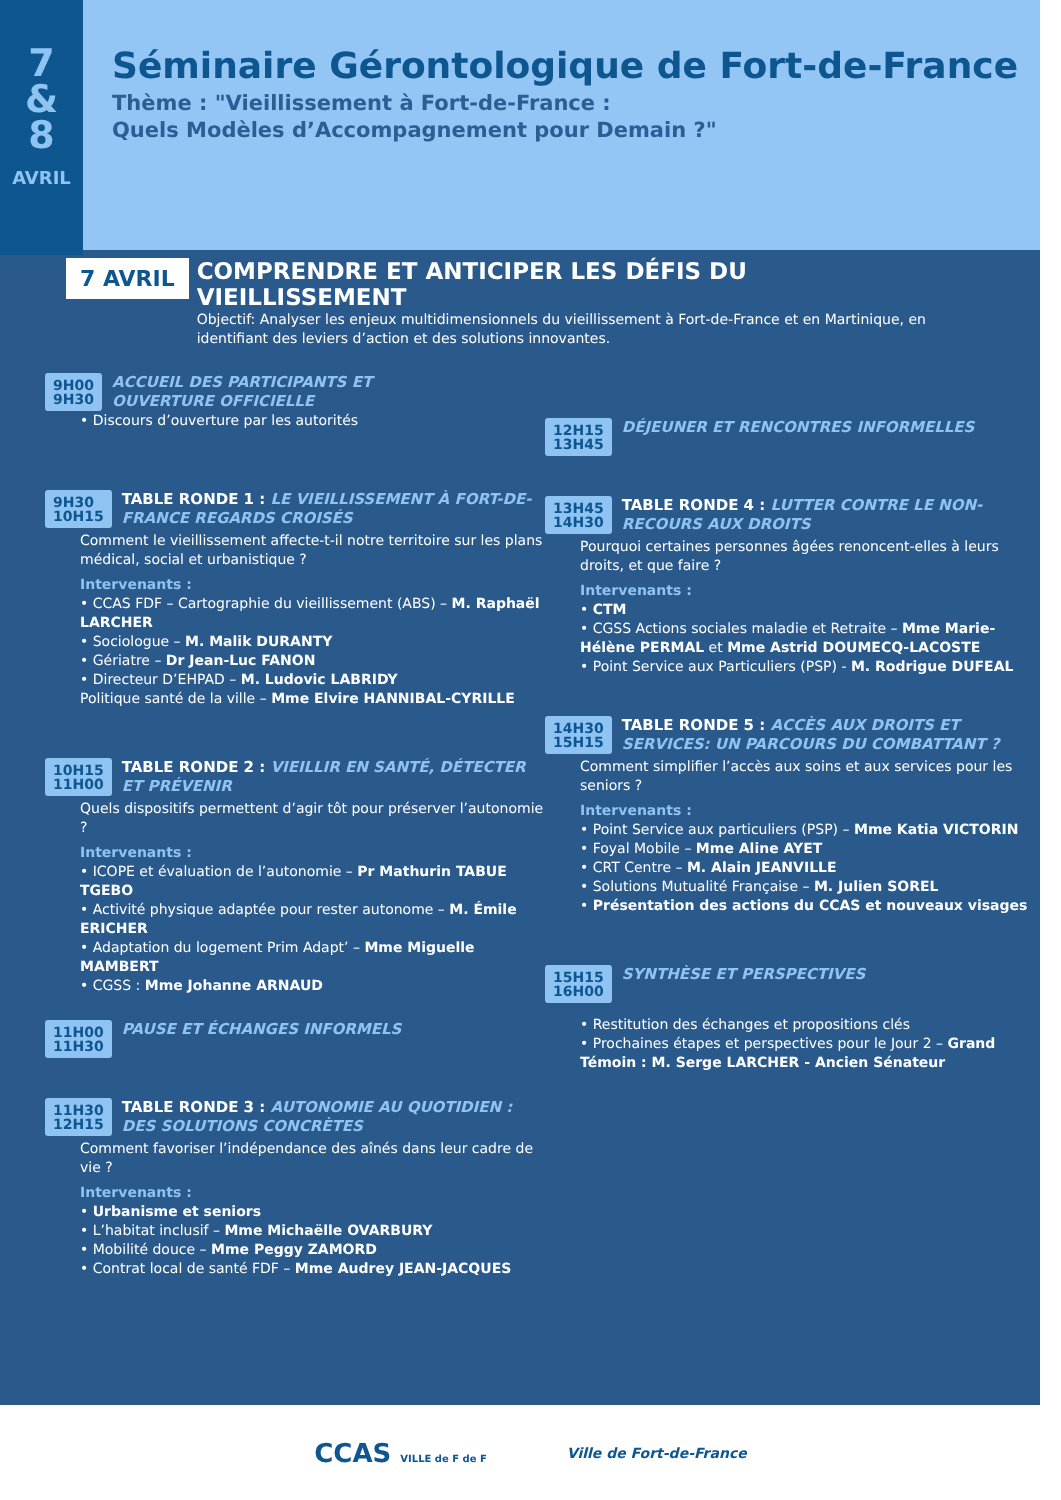7
&
8
AVRIL
Séminaire Gérontologique de Fort-de-France
Thème : "Vieillissement à Fort-de-France :
Quels Modèles d’Accompagnement pour Demain ?"
7 AVRIL
COMPRENDRE ET ANTICIPER LES DÉFIS DU VIEILLISSEMENT
Objectif: Analyser les enjeux multidimensionnels du vieillissement à Fort-de-France et en Martinique, en identifiant des leviers d’action et des solutions innovantes.
9H00
9H30 ACCUEIL DES PARTICIPANTS ET
OUVERTURE OFFICIELLE
• Discours d’ouverture par les autorités
9H30
10H15 TABLE RONDE 1 : LE VIEILLISSEMENT À FORT-DE-FRANCE REGARDS CROISÉS
Comment le vieillissement affecte-t-il notre territoire sur les plans médical, social et urbanistique ?
Intervenants :
• CCAS FDF – Cartographie du vieillissement (ABS) – M. Raphaël LARCHER
• Sociologue – M. Malik DURANTY
• Gériatre – Dr Jean-Luc FANON
• Directeur D’EHPAD – M. Ludovic LABRIDY
Politique santé de la ville – Mme Elvire HANNIBAL-CYRILLE
10H15
11H00 TABLE RONDE 2 : VIEILLIR EN SANTÉ, DÉTECTER ET PRÉVENIR
Quels dispositifs permettent d’agir tôt pour préserver l’autonomie ?
Intervenants :
• ICOPE et évaluation de l’autonomie – Pr Mathurin TABUE TGEBO
• Activité physique adaptée pour rester autonome – M. Émile ERICHER
• Adaptation du logement Prim Adapt’ – Mme Miguelle MAMBERT
• CGSS : Mme Johanne ARNAUD
11H00
11H30 PAUSE ET ÉCHANGES INFORMELS
11H30
12H15 TABLE RONDE 3 : AUTONOMIE AU QUOTIDIEN : DES SOLUTIONS CONCRÈTES
Comment favoriser l’indépendance des aînés dans leur cadre de vie ?
Intervenants :
• Urbanisme et seniors
• L’habitat inclusif – Mme Michaëlle OVARBURY
• Mobilité douce – Mme Peggy ZAMORD
• Contrat local de santé FDF – Mme Audrey JEAN-JACQUES
12H15
13H45 DÉJEUNER ET RENCONTRES INFORMELLES
13H45
14H30 TABLE RONDE 4 : LUTTER CONTRE LE NON-RECOURS AUX DROITS
Pourquoi certaines personnes âgées renoncent-elles à leurs droits, et que faire ?
Intervenants :
• CTM
• CGSS Actions sociales maladie et Retraite – Mme Marie-Hélène PERMAL et Mme Astrid DOUMECQ-LACOSTE
• Point Service aux Particuliers (PSP) - M. Rodrigue DUFEAL
14H30
15H15 TABLE RONDE 5 : ACCÈS AUX DROITS ET SERVICES: UN PARCOURS DU COMBATTANT ?
Comment simplifier l’accès aux soins et aux services pour les seniors ?
Intervenants :
• Point Service aux particuliers (PSP) – Mme Katia VICTORIN
• Foyal Mobile – Mme Aline AYET
• CRT Centre – M. Alain JEANVILLE
• Solutions Mutualité Française – M. Julien SOREL
• Présentation des actions du CCAS et nouveaux visages
15H15
16H00 SYNTHÈSE ET PERSPECTIVES
• Restitution des échanges et propositions clés
• Prochaines étapes et perspectives pour le Jour 2 – Grand Témoin : M. Serge LARCHER - Ancien Sénateur
CCAS VILLE de F de F
Ville de Fort-de-France